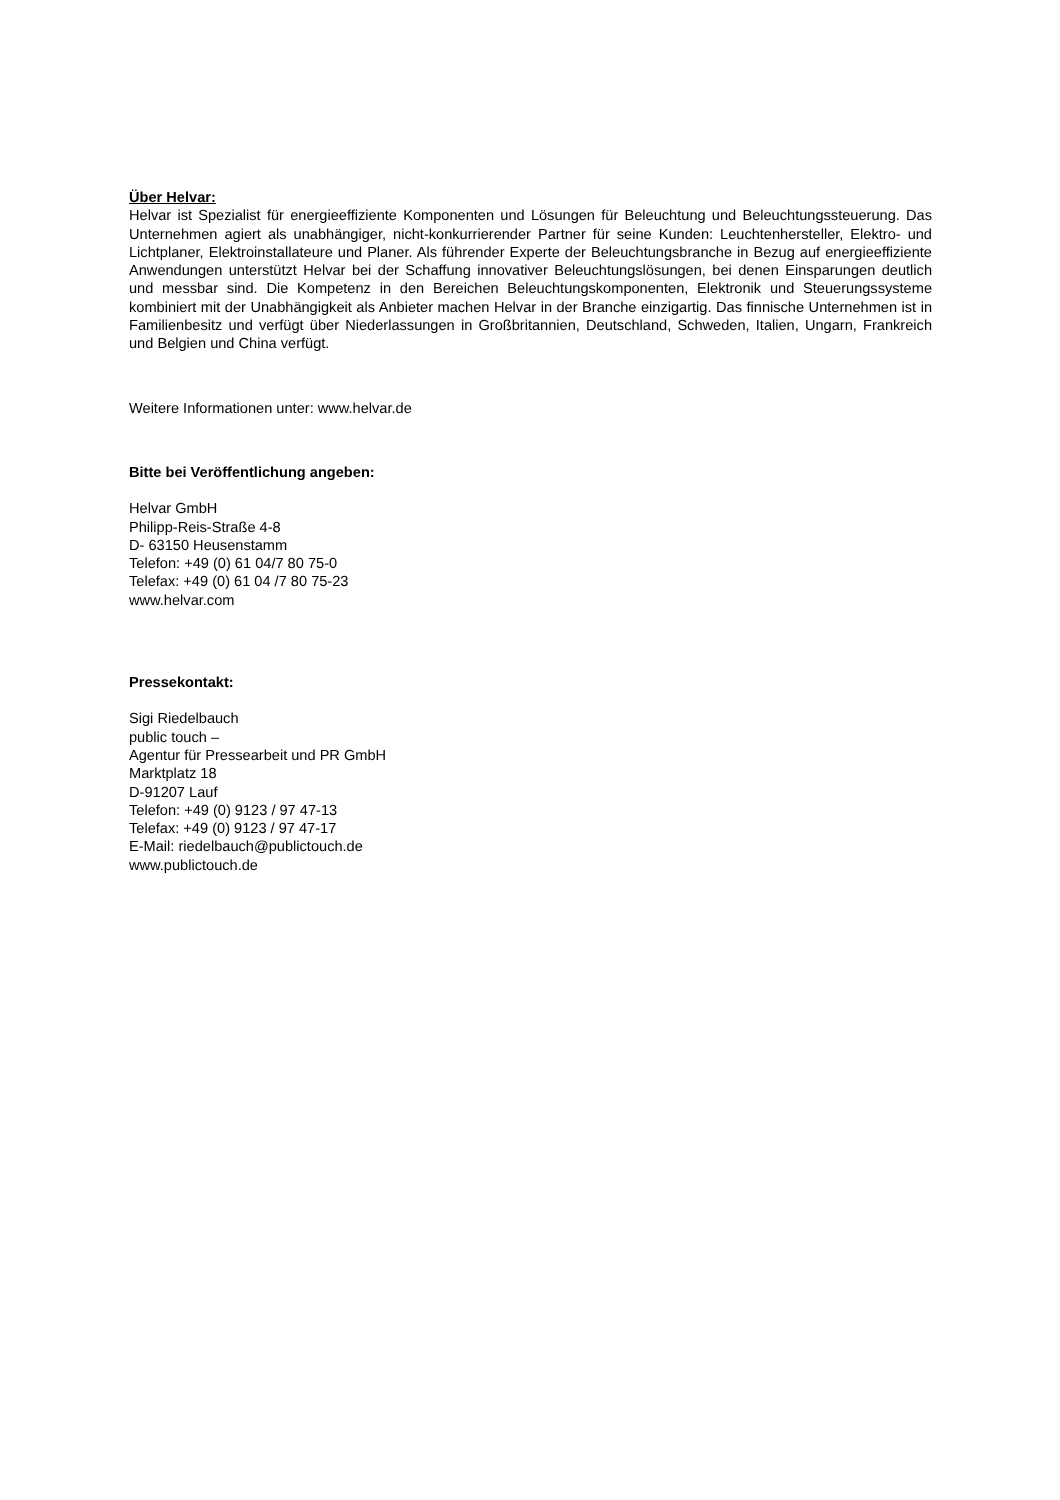Über Helvar:
Helvar ist Spezialist für energieeffiziente Komponenten und Lösungen für Beleuchtung und Beleuchtungssteuerung. Das Unternehmen agiert als unabhängiger, nicht-konkurrierender Partner für seine Kunden: Leuchtenhersteller, Elektro- und Lichtplaner, Elektroinstallateure und Planer. Als führender Experte der Beleuchtungsbranche in Bezug auf energieeffiziente Anwendungen unterstützt Helvar bei der Schaffung innovativer Beleuchtungslösungen, bei denen Einsparungen deutlich und messbar sind. Die Kompetenz in den Bereichen Beleuchtungskomponenten, Elektronik und Steuerungssysteme kombiniert mit der Unabhängigkeit als Anbieter machen Helvar in der Branche einzigartig. Das finnische Unternehmen ist in Familienbesitz und verfügt über Niederlassungen in Großbritannien, Deutschland, Schweden, Italien, Ungarn, Frankreich und Belgien und China verfügt.
Weitere Informationen unter: www.helvar.de
Bitte bei Veröffentlichung angeben:
Helvar GmbH
Philipp-Reis-Straße 4-8
D- 63150 Heusenstamm
Telefon: +49 (0) 61 04/7 80 75-0
Telefax: +49 (0) 61 04 /7 80 75-23
www.helvar.com
Pressekontakt:
Sigi Riedelbauch
public touch –
Agentur für Pressearbeit und PR GmbH
Marktplatz 18
D-91207 Lauf
Telefon: +49 (0) 9123 / 97 47-13
Telefax: +49 (0) 9123 / 97 47-17
E-Mail: riedelbauch@publictouch.de
www.publictouch.de